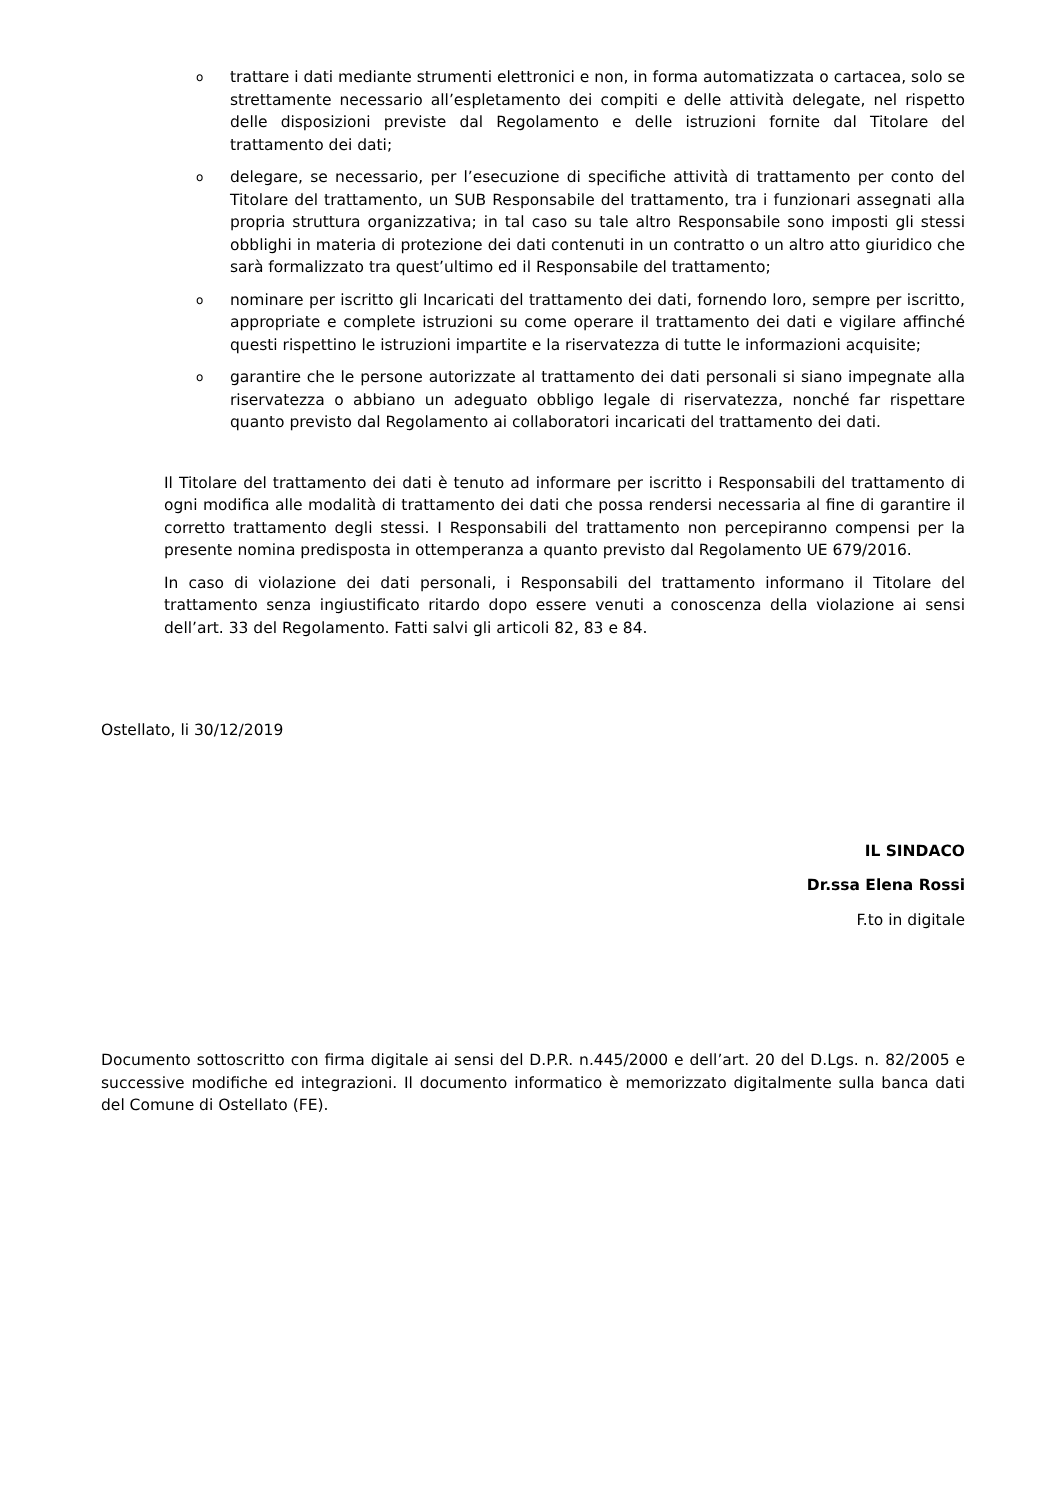o trattare i dati mediante strumenti elettronici e non, in forma automatizzata o cartacea, solo se strettamente necessario all’espletamento dei compiti e delle attività delegate, nel rispetto delle disposizioni previste dal Regolamento e delle istruzioni fornite dal Titolare del trattamento dei dati;
o delegare, se necessario, per l’esecuzione di specifiche attività di trattamento per conto del Titolare del trattamento, un SUB Responsabile del trattamento, tra i funzionari assegnati alla propria struttura organizzativa; in tal caso su tale altro Responsabile sono imposti gli stessi obblighi in materia di protezione dei dati contenuti in un contratto o un altro atto giuridico che sarà formalizzato tra quest’ultimo ed il Responsabile del trattamento;
o nominare per iscritto gli Incaricati del trattamento dei dati, fornendo loro, sempre per iscritto, appropriate e complete istruzioni su come operare il trattamento dei dati e vigilare affinché questi rispettino le istruzioni impartite e la riservatezza di tutte le informazioni acquisite;
o garantire che le persone autorizzate al trattamento dei dati personali si siano impegnate alla riservatezza o abbiano un adeguato obbligo legale di riservatezza, nonché far rispettare quanto previsto dal Regolamento ai collaboratori incaricati del trattamento dei dati.
Il Titolare del trattamento dei dati è tenuto ad informare per iscritto i Responsabili del trattamento di ogni modifica alle modalità di trattamento dei dati che possa rendersi necessaria al fine di garantire il corretto trattamento degli stessi. I Responsabili del trattamento non percepiranno compensi per la presente nomina predisposta in ottemperanza a quanto previsto dal Regolamento UE 679/2016.
In caso di violazione dei dati personali, i Responsabili del trattamento informano il Titolare del trattamento senza ingiustificato ritardo dopo essere venuti a conoscenza della violazione ai sensi dell’art. 33 del Regolamento. Fatti salvi gli articoli 82, 83 e 84.
Ostellato, li 30/12/2019
IL SINDACO
Dr.ssa Elena Rossi
F.to in digitale
Documento sottoscritto con firma digitale ai sensi del D.P.R. n.445/2000 e dell’art. 20 del D.Lgs. n. 82/2005 e successive modifiche ed integrazioni. Il documento informatico è memorizzato digitalmente sulla banca dati del Comune di Ostellato (FE).